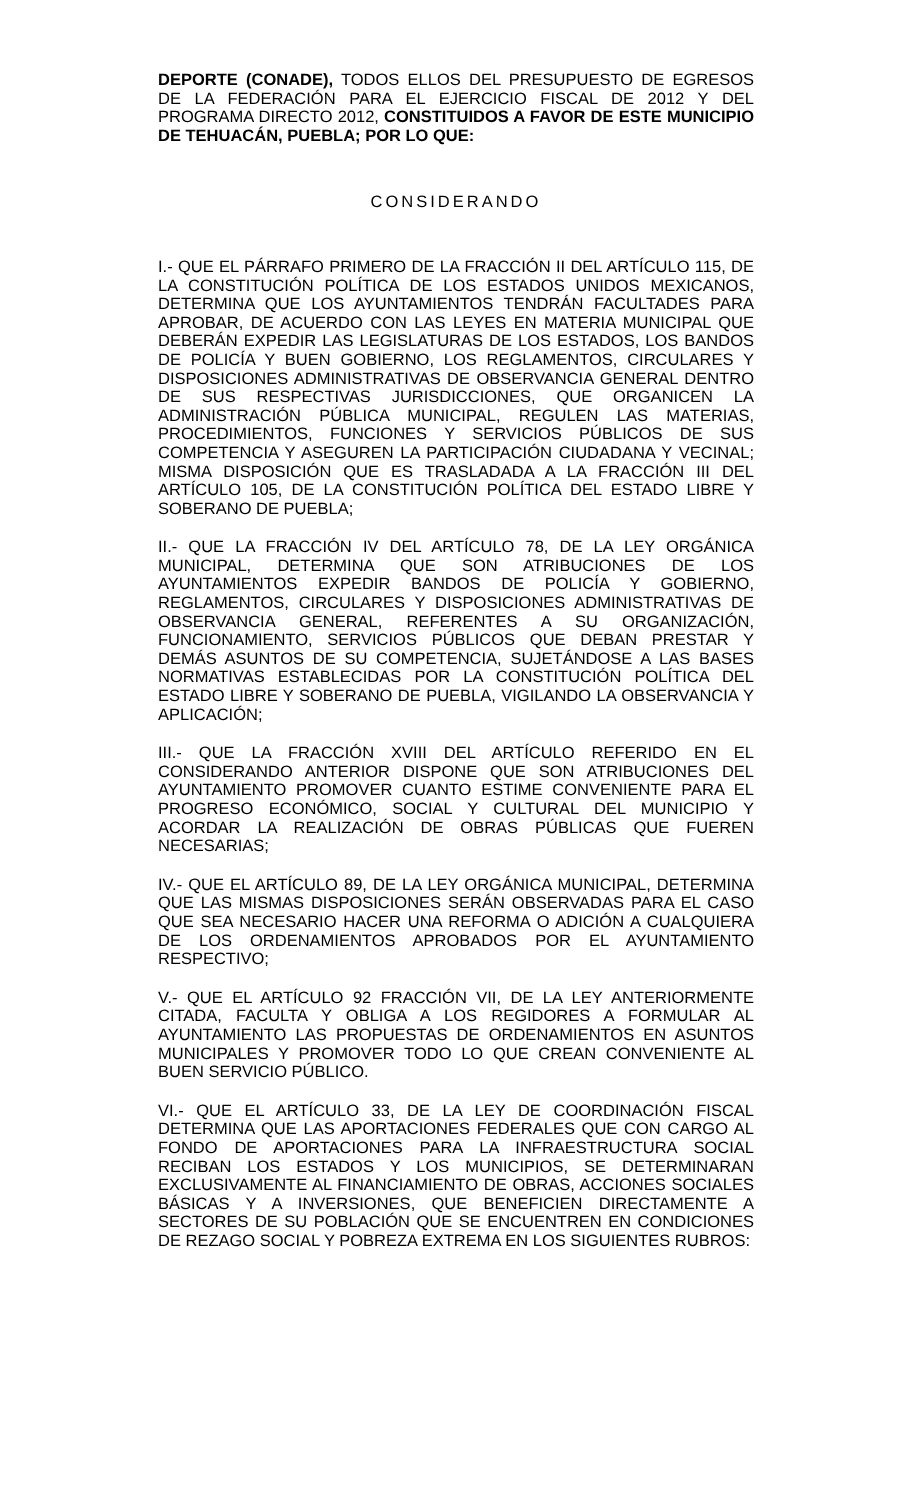DEPORTE (CONADE), TODOS ELLOS DEL PRESUPUESTO DE EGRESOS DE LA FEDERACIÓN PARA EL EJERCICIO FISCAL DE 2012 Y DEL PROGRAMA DIRECTO 2012, CONSTITUIDOS A FAVOR DE ESTE MUNICIPIO DE TEHUACÁN, PUEBLA; POR LO QUE:
CONSIDERANDO
I.- QUE EL PÁRRAFO PRIMERO DE LA FRACCIÓN II DEL ARTÍCULO 115, DE LA CONSTITUCIÓN POLÍTICA DE LOS ESTADOS UNIDOS MEXICANOS, DETERMINA QUE LOS AYUNTAMIENTOS TENDRÁN FACULTADES PARA APROBAR, DE ACUERDO CON LAS LEYES EN MATERIA MUNICIPAL QUE DEBERÁN EXPEDIR LAS LEGISLATURAS DE LOS ESTADOS, LOS BANDOS DE POLICÍA Y BUEN GOBIERNO, LOS REGLAMENTOS, CIRCULARES Y DISPOSICIONES ADMINISTRATIVAS DE OBSERVANCIA GENERAL DENTRO DE SUS RESPECTIVAS JURISDICCIONES, QUE ORGANICEN LA ADMINISTRACIÓN PÚBLICA MUNICIPAL, REGULEN LAS MATERIAS, PROCEDIMIENTOS, FUNCIONES Y SERVICIOS PÚBLICOS DE SUS COMPETENCIA Y ASEGUREN LA PARTICIPACIÓN CIUDADANA Y VECINAL; MISMA DISPOSICIÓN QUE ES TRASLADADA A LA FRACCIÓN III DEL ARTÍCULO 105, DE LA CONSTITUCIÓN POLÍTICA DEL ESTADO LIBRE Y SOBERANO DE PUEBLA;
II.- QUE LA FRACCIÓN IV DEL ARTÍCULO 78, DE LA LEY ORGÁNICA MUNICIPAL, DETERMINA QUE SON ATRIBUCIONES DE LOS AYUNTAMIENTOS EXPEDIR BANDOS DE POLICÍA Y GOBIERNO, REGLAMENTOS, CIRCULARES Y DISPOSICIONES ADMINISTRATIVAS DE OBSERVANCIA GENERAL, REFERENTES A SU ORGANIZACIÓN, FUNCIONAMIENTO, SERVICIOS PÚBLICOS QUE DEBAN PRESTAR Y DEMÁS ASUNTOS DE SU COMPETENCIA, SUJETÁNDOSE A LAS BASES NORMATIVAS ESTABLECIDAS POR LA CONSTITUCIÓN POLÍTICA DEL ESTADO LIBRE Y SOBERANO DE PUEBLA, VIGILANDO LA OBSERVANCIA Y APLICACIÓN;
III.- QUE LA FRACCIÓN XVIII DEL ARTÍCULO REFERIDO EN EL CONSIDERANDO ANTERIOR DISPONE QUE SON ATRIBUCIONES DEL AYUNTAMIENTO PROMOVER CUANTO ESTIME CONVENIENTE PARA EL PROGRESO ECONÓMICO, SOCIAL Y CULTURAL DEL MUNICIPIO Y ACORDAR LA REALIZACIÓN DE OBRAS PÚBLICAS QUE FUEREN NECESARIAS;
IV.- QUE EL ARTÍCULO 89, DE LA LEY ORGÁNICA MUNICIPAL, DETERMINA QUE LAS MISMAS DISPOSICIONES SERÁN OBSERVADAS PARA EL CASO QUE SEA NECESARIO HACER UNA REFORMA O ADICIÓN A CUALQUIERA DE LOS ORDENAMIENTOS APROBADOS POR EL AYUNTAMIENTO RESPECTIVO;
V.- QUE EL ARTÍCULO 92 FRACCIÓN VII, DE LA LEY ANTERIORMENTE CITADA, FACULTA Y OBLIGA A LOS REGIDORES A FORMULAR AL AYUNTAMIENTO LAS PROPUESTAS DE ORDENAMIENTOS EN ASUNTOS MUNICIPALES Y PROMOVER TODO LO QUE CREAN CONVENIENTE AL BUEN SERVICIO PÚBLICO.
VI.- QUE EL ARTÍCULO 33, DE LA LEY DE COORDINACIÓN FISCAL DETERMINA QUE LAS APORTACIONES FEDERALES QUE CON CARGO AL FONDO DE APORTACIONES PARA LA INFRAESTRUCTURA SOCIAL RECIBAN LOS ESTADOS Y LOS MUNICIPIOS, SE DETERMINARAN EXCLUSIVAMENTE AL FINANCIAMIENTO DE OBRAS, ACCIONES SOCIALES BÁSICAS Y A INVERSIONES, QUE BENEFICIEN DIRECTAMENTE A SECTORES DE SU POBLACIÓN QUE SE ENCUENTREN EN CONDICIONES DE REZAGO SOCIAL Y POBREZA EXTREMA EN LOS SIGUIENTES RUBROS: